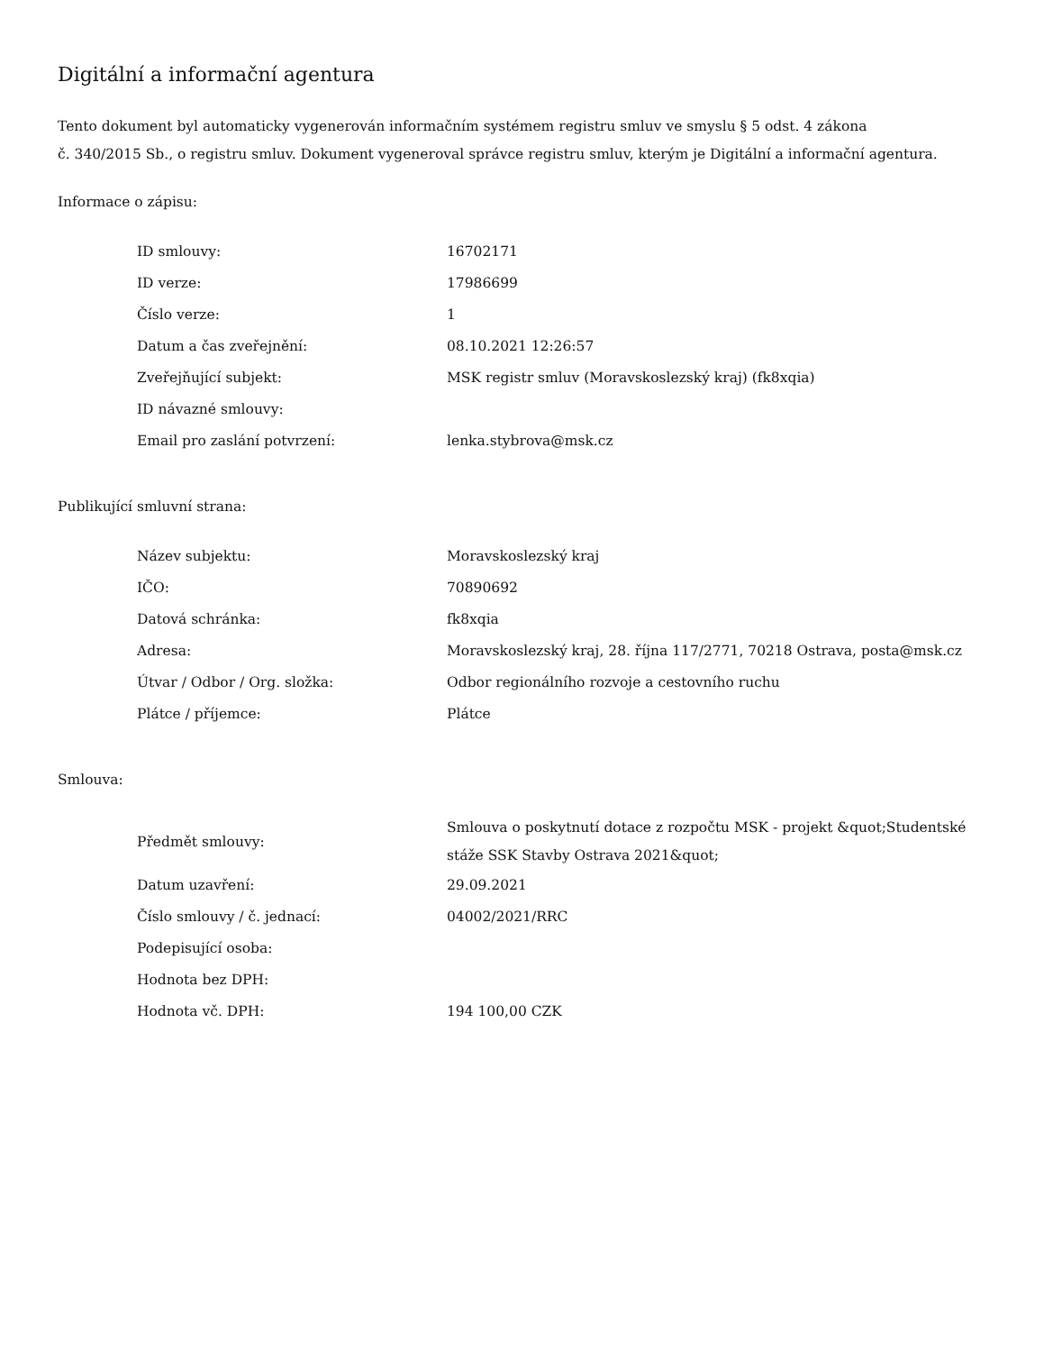Digitální a informační agentura
Tento dokument byl automaticky vygenerován informačním systémem registru smluv ve smyslu § 5 odst. 4 zákona
č. 340/2015 Sb., o registru smluv. Dokument vygeneroval správce registru smluv, kterým je Digitální a informační agentura.
Informace o zápisu:
| ID smlouvy: | 16702171 |
| ID verze: | 17986699 |
| Číslo verze: | 1 |
| Datum a čas zveřejnění: | 08.10.2021 12:26:57 |
| Zveřejňující subjekt: | MSK registr smluv (Moravskoslezský kraj) (fk8xqia) |
| ID návazné smlouvy: | |
| Email pro zaslání potvrzení: | lenka.stybrova@msk.cz |
Publikující smluvní strana:
| Název subjektu: | Moravskoslezský kraj |
| IČO: | 70890692 |
| Datová schránka: | fk8xqia |
| Adresa: | Moravskoslezský kraj, 28. října 117/2771, 70218 Ostrava, posta@msk.cz |
| Útvar / Odbor / Org. složka: | Odbor regionálního rozvoje a cestovního ruchu |
| Plátce / příjemce: | Plátce |
Smlouva:
| Předmět smlouvy: | Smlouva o poskytnutí dotace z rozpočtu MSK - projekt &quot;Studentské stáže SSK Stavby Ostrava 2021&quot; |
| Datum uzavření: | 29.09.2021 |
| Číslo smlouvy / č. jednací: | 04002/2021/RRC |
| Podepisující osoba: | |
| Hodnota bez DPH: | |
| Hodnota vč. DPH: | 194 100,00 CZK |